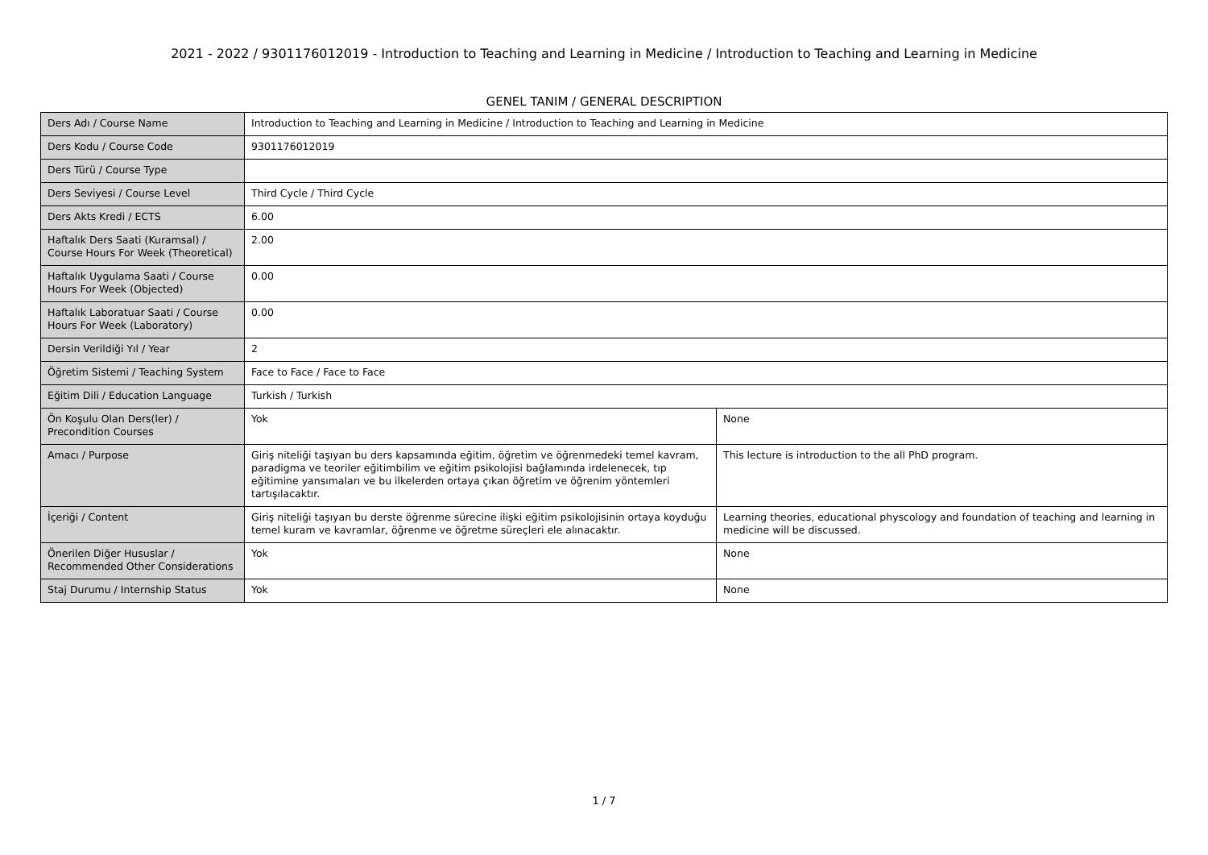2021 - 2022 / 9301176012019 - Introduction to Teaching and Learning in Medicine / Introduction to Teaching and Learning in Medicine
GENEL TANIM / GENERAL DESCRIPTION
| Ders Adı / Course Name | Introduction to Teaching and Learning in Medicine / Introduction to Teaching and Learning in Medicine | |
| Ders Kodu / Course Code | 9301176012019 | |
| Ders Türü / Course Type | | |
| Ders Seviyesi / Course Level | Third Cycle / Third Cycle | |
| Ders Akts Kredi / ECTS | 6.00 | |
| Haftalık Ders Saati (Kuramsal) / Course Hours For Week (Theoretical) | 2.00 | |
| Haftalık Uygulama Saati / Course Hours For Week (Objected) | 0.00 | |
| Haftalık Laboratuar Saati / Course Hours For Week (Laboratory) | 0.00 | |
| Dersin Verildiği Yıl / Year | 2 | |
| Öğretim Sistemi / Teaching System | Face to Face / Face to Face | |
| Eğitim Dili / Education Language | Turkish / Turkish | |
| Ön Koşulu Olan Ders(ler) / Precondition Courses | Yok | None |
| Amacı / Purpose | Giriş niteliği taşıyan bu ders kapsamında eğitim, öğretim ve öğrenmedeki temel kavram, paradigma ve teoriler eğitimbilim ve eğitim psikolojisi bağlamında irdelenecek, tıp eğitimine yansımaları ve bu ilkelerden ortaya çıkan öğretim ve öğrenim yöntemleri tartışılacaktır. | This lecture is introduction to the all PhD program. |
| İçeriği / Content | Giriş niteliği taşıyan bu derste öğrenme sürecine ilişki eğitim psikolojisinin ortaya koyduğu temel kuram ve kavramlar, öğrenme ve öğretme süreçleri ele alınacaktır. | Learning theories, educational physcology and foundation of teaching and learning in medicine will be discussed. |
| Önerilen Diğer Hususlar / Recommended Other Considerations | Yok | None |
| Staj Durumu / Internship Status | Yok | None |
1 / 7